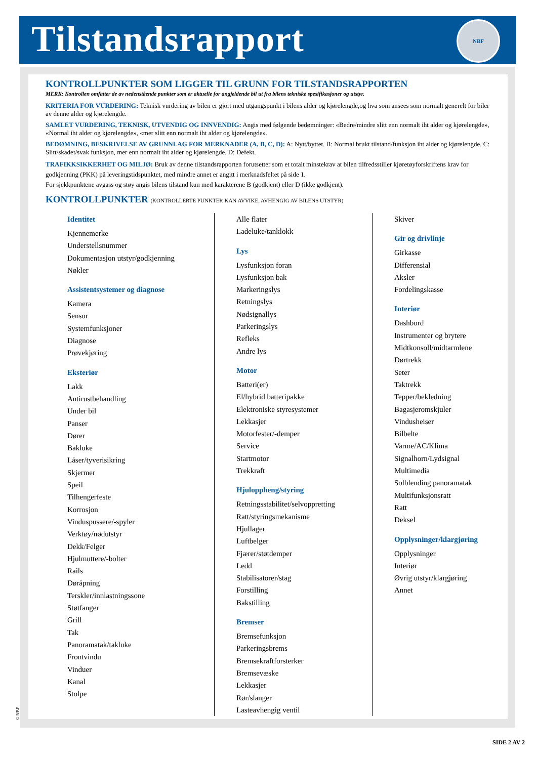Tilstandsrapport
NBF
KONTROLLPUNKTER SOM LIGGER TIL GRUNN FOR TILSTANDSRAPPORTEN
MERK: Kontrollen omfatter de av nedenstående punkter som er aktuelle for angjeldende bil ut fra bilens tekniske spesifikasjoner og utstyr.
KRITERIA FOR VURDERING: Teknisk vurdering av bilen er gjort med utgangspunkt i bilens alder og kjørelengde,og hva som ansees som normalt generelt for biler av denne alder og kjørelengde.
SAMLET VURDERING, TEKNISK, UTVENDIG OG INNVENDIG: Angis med følgende bedømninger: «Bedre/mindre slitt enn normalt iht alder og kjørelengde», «Normal iht alder og kjørelengde», «mer slitt enn normalt iht alder og kjørelengde».
BEDØMNING, BESKRIVELSE AV GRUNNLAG FOR MERKNADER (A, B, C, D): A: Nytt/byttet. B: Normal brukt tilstand/funksjon iht alder og kjørelengde. C: Slitt/skadet/svak funksjon, mer enn normalt iht alder og kjørelengde. D: Defekt.
TRAFIKKSIKKERHET OG MILJØ: Bruk av denne tilstandsrapporten forutsetter som et totalt minstekrav at bilen tilfredsstiller kjøretøyforskriftens krav for godkjenning (PKK) på leveringstidspunktet, med mindre annet er angitt i merknadsfeltet på side 1.
For sjekkpunktene avgass og støy angis bilens tilstand kun med karakterene B (godkjent) eller D (ikke godkjent).
KONTROLLPUNKTER (KONTROLLERTE PUNKTER KAN AVVIKE, AVHENGIG AV BILENS UTSTYR)
Identitet
Kjennemerke
Understellsnummer
Dokumentasjon utstyr/godkjenning
Nøkler
Assistentsystemer og diagnose
Kamera
Sensor
Systemfunksjoner
Diagnose
Prøvekjøring
Eksteriør
Lakk
Antirustbehandling
Under bil
Panser
Dører
Bakluke
Låser/tyverisikring
Skjermer
Speil
Tilhengerfeste
Korrosjon
Vinduspussere/-spyler
Verktøy/nødutstyr
Dekk/Felger
Hjulmuttere/-bolter
Rails
Døråpning
Terskler/innlastningssone
Støtfanger
Grill
Tak
Panoramatak/takluke
Frontvindu
Vinduer
Kanal
Stolpe
Alle flater
Ladeluke/tanklokk
Lys
Lysfunksjon foran
Lysfunksjon bak
Markeringslys
Retningslys
Nødsignallys
Parkeringslys
Refleks
Andre lys
Motor
Batteri(er)
El/hybrid batteripakke
Elektroniske styresystemer
Lekkasjer
Motorfester/-demper
Service
Startmotor
Trekkraft
Hjuloppheng/styring
Retningsstabilitet/selvoppretting
Ratt/styringsmekanisme
Hjullager
Luftbelger
Fjærer/støtdemper
Ledd
Stabilisatorer/stag
Forstilling
Bakstilling
Bremser
Bremsefunksjon
Parkeringsbrems
Bremsekraftforsterker
Bremsevæske
Lekkasjer
Rør/slanger
Lasteavhengig ventil
Skiver
Gir og drivlinje
Girkasse
Differensial
Aksler
Fordelingskasse
Interiør
Dashbord
Instrumenter og brytere
Midtkonsoll/midtarmlene
Dørtrekk
Seter
Taktrekk
Tepper/bekledning
Bagasjeromskjuler
Vindusheiser
Bilbelte
Varme/AC/Klima
Signalhorn/Lydsignal
Multimedia
Solblending panoramatak
Multifunksjonsratt
Ratt
Deksel
Opplysninger/klargjøring
Opplysninger
Interiør
Øvrig utstyr/klargjøring
Annet
© NBF
SIDE 2 AV 2